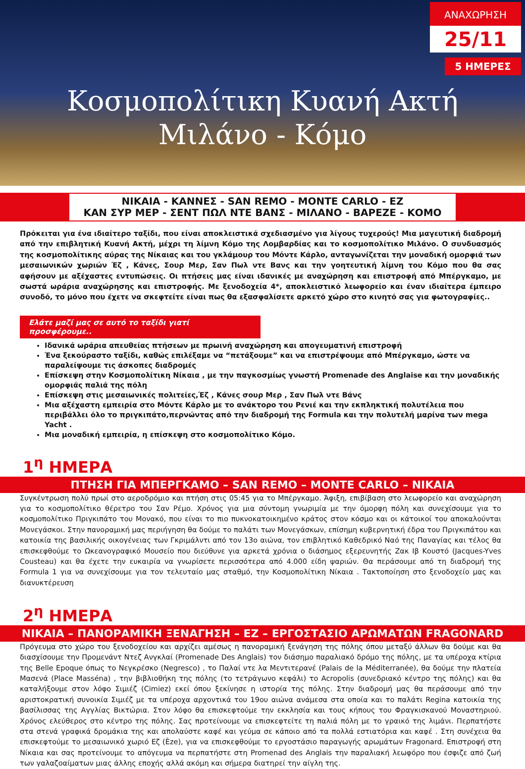ΑΝΑΧΩΡΗΣΗ
25/11
5 ΗΜΕΡΕΣ
Κοσμοπολίτικη Κυανή Ακτή
Μιλάνο - Κόμο
ΝΙΚΑΙΑ - ΚΑΝΝΕΣ - SAN REMO - MONTE CARLO - ΕΖ
ΚΑΝ ΣΥΡ ΜΕΡ - ΣΕΝΤ ΠΩΛ ΝΤΕ ΒΑΝΣ - ΜΙΛΑΝΟ - ΒΑΡΕΖΕ - ΚΟΜΟ
Πρόκειται για ένα ιδιαίτερο ταξίδι, που είναι αποκλειστικά σχεδιασμένο για λίγους τυχερούς! Μια μαγευτική διαδρομή από την επιβλητική Κυανή Ακτή, μέχρι τη λίμνη Κόμο της Λομβαρδίας και το κοσμοπολίτικο Μιλάνο. Ο συνδυασμός της κοσμοπολίτικης αύρας της Νίκαιας και του γκλάμουρ του Μόντε Κάρλο, ανταγωνίζεται την μοναδική ομορφιά των μεσαιωνικών χωριών Έζ , Κάνες, Σουρ Μερ, Σαν Πωλ ντε Βανς και την γοητευτική λίμνη του Κόμο που θα σας αφήσουν με αξέχαστες εντυπώσεις. Οι πτήσεις μας είναι ιδανικές με αναχώρηση και επιστροφή από Μπέργκαμο, με σωστά ωράρια αναχώρησης και επιστροφής. Με ξενοδοχεία 4*, αποκλειστικό λεωφορείο και έναν ιδιαίτερα έμπειρο συνοδό, το μόνο που έχετε να σκεφτείτε είναι πως θα εξασφαλίσετε αρκετό χώρο στο κινητό σας για φωτογραφίες..
Ελάτε μαζί μας σε αυτό το ταξίδι γιατί προσφέρουμε..
Ιδανικά ωράρια απευθείας πτήσεων με πρωινή αναχώρηση και απογευματινή επιστροφή
Ένα ξεκούραστο ταξίδι, καθώς επιλέξαμε να “πετάξουμε” και να επιστρέψουμε από Μπέργκαμο, ώστε να παραλείψουμε τις άσκοπες διαδρομές
Επίσκεψη στην Κοσμοπολίτικη Νίκαια , με την παγκοσμίως γνωστή Promenade des Anglaise και την μοναδικής ομορφιάς παλιά της πόλη
Επίσκεψη στις μεσαιωνικές πολιτείες,Έζ , Κάνες σουρ Μερ , Σαν Πωλ ντε Βάνς
Μια αξέχαστη εμπειρία στο Μόντε Κάρλο με το ανάκτορο του Ρενιέ και την εκπληκτική πολυτέλεια που περιβάλλει όλο το πριγκιπάτο,περνώντας από την διαδρομή της Formula και την πολυτελή μαρίνα των mega Yacht .
Μια μοναδική εμπειρία, η επίσκεψη στο κοσμοπολίτικο Κόμο.
1<sup>η</sup> ΗΜΕΡΑ
ΠΤΗΣΗ ΓΙΑ ΜΠΕΡΓΚΑΜΟ – SAN REMO – MONTE CARLO – ΝΙΚΑΙΑ
Συγκέντρωση πολύ πρωί στο αεροδρόμιο και πτήση στις 05:45 για το Μπέργκαμο. Άφιξη, επιβίβαση στο λεωφορείο και αναχώρηση για το κοσμοπολίτικο θέρετρο του Σαν Ρέμο. Χρόνος για μια σύντομη γνωριμία με την όμορφη πόλη και συνεχίσουμε για το κοσμοπολίτικο Πριγκιπάτο του Μονακό, που είναι το πιο πυκνοκατοικημένο κράτος στον κόσμο και οι κάτοικοί του αποκαλούνται Μονεγάσκοι. Στην πανοραμική μας περιήγηση θα δούμε το παλάτι των Μονεγάσκων, επίσημη κυβερνητική έδρα του Πριγκιπάτου και κατοικία της βασιλικής οικογένειας των Γκριμάλντι από τον 13ο αιώνα, τον επιβλητικό Καθεδρικό Ναό της Παναγίας και τέλος θα επισκεφθούμε το Ωκεανογραφικό Μουσείο που διεύθυνε για αρκετά χρόνια ο διάσημος εξερευνητής Ζακ Ιβ Κουστό (Jacques-Yves Cousteau) και θα έχετε την ευκαιρία να γνωρίσετε περισσότερα από 4.000 είδη ψαριών. Θα περάσουμε από τη διαδρομή της Formula 1 για να συνεχίσουμε για τον τελευταίο μας σταθμό, την Κοσμοπολίτικη Νίκαια . Τακτοποίηση στο ξενοδοχείο μας και διανυκτέρευση
2<sup>η</sup> ΗΜΕΡΑ
ΝΙΚΑΙΑ – ΠΑΝΟΡΑΜΙΚΗ ΞΕΝΑΓΗΣΗ – ΕΖ – ΕΡΓΟΣΤΑΣΙΟ ΑΡΩΜΑΤΩΝ FRAGONARD
Πρόγευμα στο χώρο του ξενοδοχείου και αρχίζει αμέσως η πανοραμική ξενάγηση της πόλης όπου μεταξύ άλλων θα δούμε και θα διασχίσουμε την Προμενάντ Ντεζ Ανγκλαί (Promenade Des Anglais) τον διάσημο παραλιακό δρόμο της πόλης, με τα υπέροχα κτίρια της Belle Epoque όπως το Νεγκρέσκο (Negresco) , το Παλαί ντε λα Μεντιτερανέ (Palais de la Méditerranée), θα δούμε την πλατεία Μασενά (Place Masséna) , την βιβλιοθήκη της πόλης (το τετράγωνο κεφάλι) το Acropolis (συνεδριακό κέντρο της πόλης) και θα καταλήξουμε στον λόφο Σιμιέζ (Cimiez) εκεί όπου ξεκίνησε η ιστορία της πόλης. Στην διαδρομή μας θα περάσουμε από την αριστοκρατική συνοικία Σιμιέζ με τα υπέροχα αρχοντικά του 19ου αιώνα ανάμεσα στα οποία και το παλάτι Regina κατοικία της βασίλισσας της Αγγλίας Βικτώρια. Στον λόφο θα επισκεφτούμε την εκκλησία και τους κήπους του Φραγκισκανού Μοναστηριού. Χρόνος ελεύθερος στο κέντρο της πόλης. Σας προτείνουμε να επισκεφτείτε τη παλιά πόλη με το γραικό της λιμάνι. Περπατήστε στα στενά γραφικά δρομάκια της και απολαύστε καφέ και γεύμα σε κάποιο από τα πολλά εστιατόρια και καφέ . Στη συνέχεια θα επισκεφτούμε το μεσαιωνικό χωριό Εζ (Èze), για να επισκεφθούμε το εργοστάσιο παραγωγής αρωμάτων Fragonard. Επιστροφή στη Νίκαια και σας προτείνουμε το απόγευμα να περπατήστε στη Promenad des Anglais την παραλιακή λεωφόρο που έσφιζε από ζωή των γαλαζοαίματων μιας άλλης εποχής αλλά ακόμη και σήμερα διατηρεί την αίγλη της.